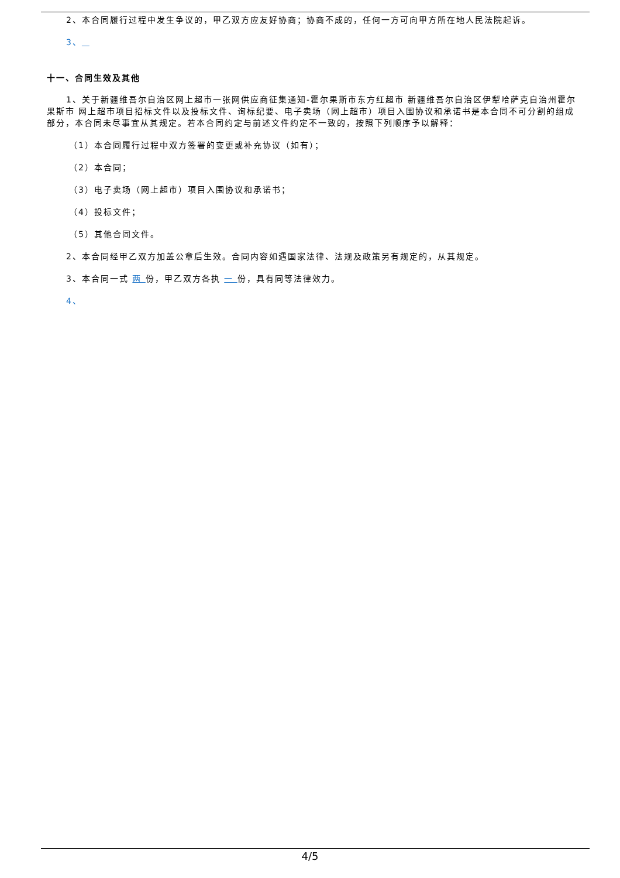2、本合同履行过程中发生争议的，甲乙双方应友好协商；协商不成的，任何一方可向甲方所在地人民法院起诉。
3、
十一、合同生效及其他
1、关于新疆维吾尔自治区网上超市一张网供应商征集通知-霍尔果斯市东方红超市 新疆维吾尔自治区伊犁哈萨克自治州霍尔果斯市 网上超市项目招标文件以及投标文件、询标纪要、电子卖场（网上超市）项目入围协议和承诺书是本合同不可分割的组成部分，本合同未尽事宜从其规定。若本合同约定与前述文件约定不一致的，按照下列顺序予以解释：
（1）本合同履行过程中双方签署的变更或补充协议（如有）；
（2）本合同；
（3）电子卖场（网上超市）项目入围协议和承诺书；
（4）投标文件；
（5）其他合同文件。
2、本合同经甲乙双方加盖公章后生效。合同内容如遇国家法律、法规及政策另有规定的，从其规定。
3、本合同一式 两 份，甲乙双方各执 一 份，具有同等法律效力。
4、
4/5